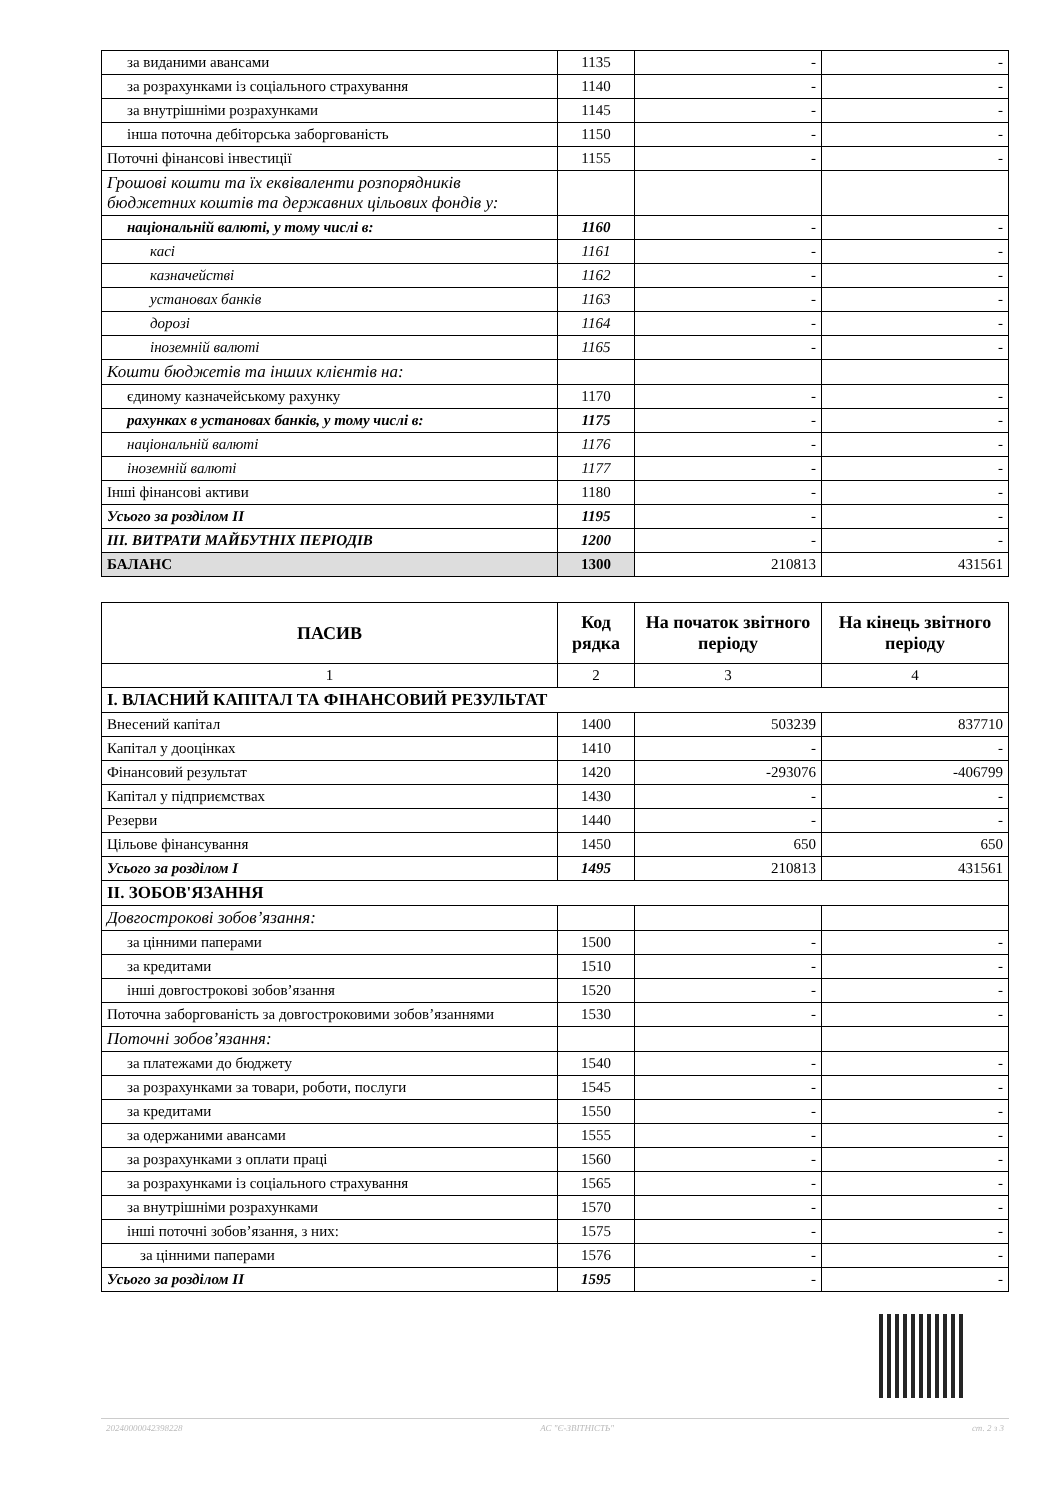| за виданими авансами | 1135 | - | - |
| за розрахунками із соціального страхування | 1140 | - | - |
| за внутрішніми розрахунками | 1145 | - | - |
| інша поточна дебіторська заборгованість | 1150 | - | - |
| Поточні фінансові інвестиції | 1155 | - | - |
| Грошові кошти та їх еквіваленти розпорядників бюджетних коштів та державних цільових фондів у: | | | |
| національній валюті, у тому числі в: | 1160 | - | - |
| касі | 1161 | - | - |
| казначействі | 1162 | - | - |
| установах банків | 1163 | - | - |
| дорозі | 1164 | - | - |
| іноземній валюті | 1165 | - | - |
| Кошти бюджетів та інших клієнтів на: | | | |
| єдиному казначейському рахунку | 1170 | - | - |
| рахунках в установах банків, у тому числі в: | 1175 | - | - |
| національній валюті | 1176 | - | - |
| іноземній валюті | 1177 | - | - |
| Інші фінансові активи | 1180 | - | - |
| Усього за розділом II | 1195 | - | - |
| III. ВИТРАТИ МАЙБУТНІХ ПЕРІОДІВ | 1200 | - | - |
| БАЛАНС | 1300 | 210813 | 431561 |
| ПАСИВ | Код рядка | На початок звітного періоду | На кінець звітного періоду |
| --- | --- | --- | --- |
| 1 | 2 | 3 | 4 |
| І. ВЛАСНИЙ КАПІТАЛ ТА ФІНАНСОВИЙ РЕЗУЛЬТАТ | | | |
| Внесений капітал | 1400 | 503239 | 837710 |
| Капітал у дооцінках | 1410 | - | - |
| Фінансовий результат | 1420 | -293076 | -406799 |
| Капітал у підприємствах | 1430 | - | - |
| Резерви | 1440 | - | - |
| Цільове фінансування | 1450 | 650 | 650 |
| Усього за розділом I | 1495 | 210813 | 431561 |
| ІІ. ЗОБОВ'ЯЗАННЯ | | | |
| Довгострокові зобов’язання: | | | |
| за цінними паперами | 1500 | - | - |
| за кредитами | 1510 | - | - |
| інші довгострокові зобов’язання | 1520 | - | - |
| Поточна заборгованість за довгостроковими зобов’язаннями | 1530 | - | - |
| Поточні зобов’язання: | | | |
| за платежами до бюджету | 1540 | - | - |
| за розрахунками за товари, роботи, послуги | 1545 | - | - |
| за кредитами | 1550 | - | - |
| за одержаними авансами | 1555 | - | - |
| за розрахунками з оплати праці | 1560 | - | - |
| за розрахунками із соціального страхування | 1565 | - | - |
| за внутрішніми розрахунками | 1570 | - | - |
| інші поточні зобов’язання, з них: | 1575 | - | - |
| за цінними паперами | 1576 | - | - |
| Усього за розділом II | 1595 | - | - |
20240000042398228 АС "Є-ЗВІТНІСТЬ" ст. 2 з 3